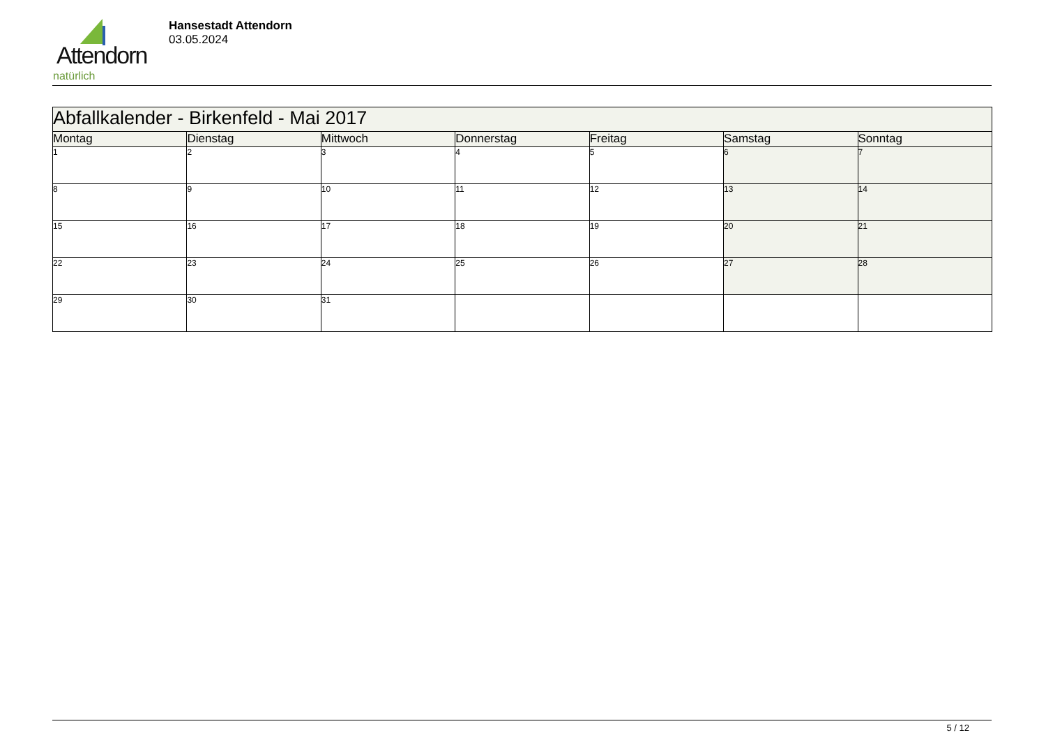Attendorn
natürlich
Hansestadt Attendorn
03.05.2024
| Abfallkalender - Birkenfeld - Mai 2017 | | | | | | |
| --- | --- | --- | --- | --- | --- | --- |
| Montag | Dienstag | Mittwoch | Donnerstag | Freitag | Samstag | Sonntag |
| 1 | 2 | 3 | 4 | 5 | 6 | 7 |
| 8 | 9 | 10 | 11 | 12 | 13 | 14 |
| 15 | 16 | 17 | 18 | 19 | 20 | 21 |
| 22 | 23 | 24 | 25 | 26 | 27 | 28 |
| 29 | 30 | 31 | | | | |
5 / 12